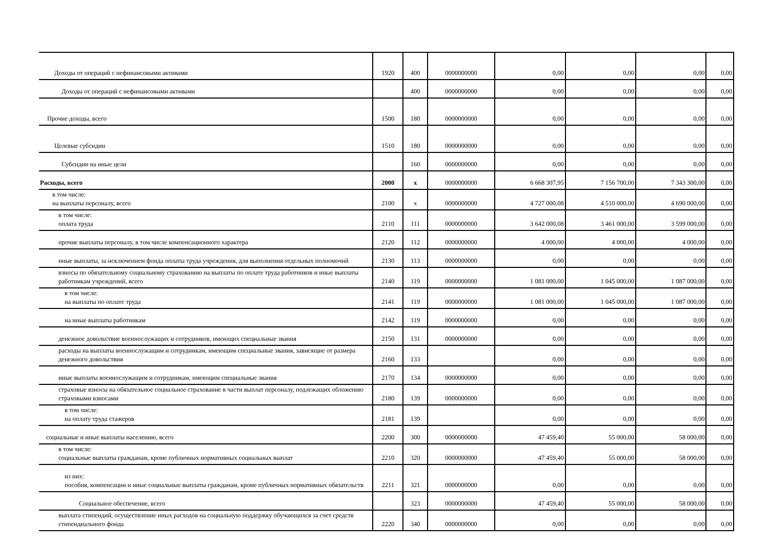| Доходы от операций с нефинансовыми активами | 1920 | 400 | 0000000000 | 0,00 | 0,00 | 0,00 | 0,00 |
| Доходы от операций с нефинансовыми активами | | 400 | 0000000000 | 0,00 | 0,00 | 0,00 | 0,00 |
| Прочие доходы, всего | 1500 | 180 | 0000000000 | 0,00 | 0,00 | 0,00 | 0,00 |
| Целевые субсидии | 1510 | 180 | 0000000000 | 0,00 | 0,00 | 0,00 | 0,00 |
| Субсидии на иные цели | | 160 | 0000000000 | 0,00 | 0,00 | 0,00 | 0,00 |
| Расходы, всего | 2000 | x | 0000000000 | 6 668 307,95 | 7 156 700,00 | 7 343 300,00 | 0,00 |
| в том числе: на выплаты персоналу, всего | 2100 | x | 0000000000 | 4 727 000,08 | 4 510 000,00 | 4 690 000,00 | 0,00 |
| в том числе: оплата труда | 2110 | 111 | 0000000000 | 3 642 000,08 | 3 461 000,00 | 3 599 000,00 | 0,00 |
| прочие выплаты персоналу, в том числе компенсационного характера | 2120 | 112 | 0000000000 | 4 000,00 | 4 000,00 | 4 000,00 | 0,00 |
| иные выплаты, за исключением фонда оплаты труда учреждения, для выполнения отдельных полномочий | 2130 | 113 | 0000000000 | 0,00 | 0,00 | 0,00 | 0,00 |
| взносы по обязательному социальному страхованию на выплаты по оплате труда работников и иные выплаты работникам учреждений, всего | 2140 | 119 | 0000000000 | 1 081 000,00 | 1 045 000,00 | 1 087 000,00 | 0,00 |
| в том числе: на выплаты по оплате труда | 2141 | 119 | 0000000000 | 1 081 000,00 | 1 045 000,00 | 1 087 000,00 | 0,00 |
| на иные выплаты работникам | 2142 | 119 | 0000000000 | 0,00 | 0,00 | 0,00 | 0,00 |
| денежное довольствие военнослужащих и сотрудников, имеющих специальные звания | 2150 | 131 | 0000000000 | 0,00 | 0,00 | 0,00 | 0,00 |
| расходы на выплаты военнослужащим и сотрудникам, имеющим специальные звания, зависящие от размера денежного довольствия | 2160 | 133 | | 0,00 | 0,00 | 0,00 | 0,00 |
| иные выплаты военнослужащим и сотрудникам, имеющим специальные звания | 2170 | 134 | 0000000000 | 0,00 | 0,00 | 0,00 | 0,00 |
| страховые взносы на обязательное социальное страхование в части выплат персоналу, подлежащих обложению страховыми взносами | 2180 | 139 | 0000000000 | 0,00 | 0,00 | 0,00 | 0,00 |
| в том числе: на оплату труда стажеров | 2181 | 139 | | 0,00 | 0,00 | 0,00 | 0,00 |
| социальные и иные выплаты населению, всего | 2200 | 300 | 0000000000 | 47 459,40 | 55 000,00 | 58 000,00 | 0,00 |
| в том числе: социальные выплаты гражданам, кроме публичных нормативных социальных выплат | 2210 | 320 | 0000000000 | 47 459,40 | 55 000,00 | 58 000,00 | 0,00 |
| из них: пособия, компенсации и иные социальные выплаты гражданам, кроме публичных нормативных обязательств | 2211 | 321 | 0000000000 | 0,00 | 0,00 | 0,00 | 0,00 |
| Социальное обеспечение, всего | | 323 | 0000000000 | 47 459,40 | 55 000,00 | 58 000,00 | 0,00 |
| выплата стипендий, осуществление иных расходов на социальную поддержку обучающихся за счет средств стипендиального фонда | 2220 | 340 | 0000000000 | 0,00 | 0,00 | 0,00 | 0,00 |